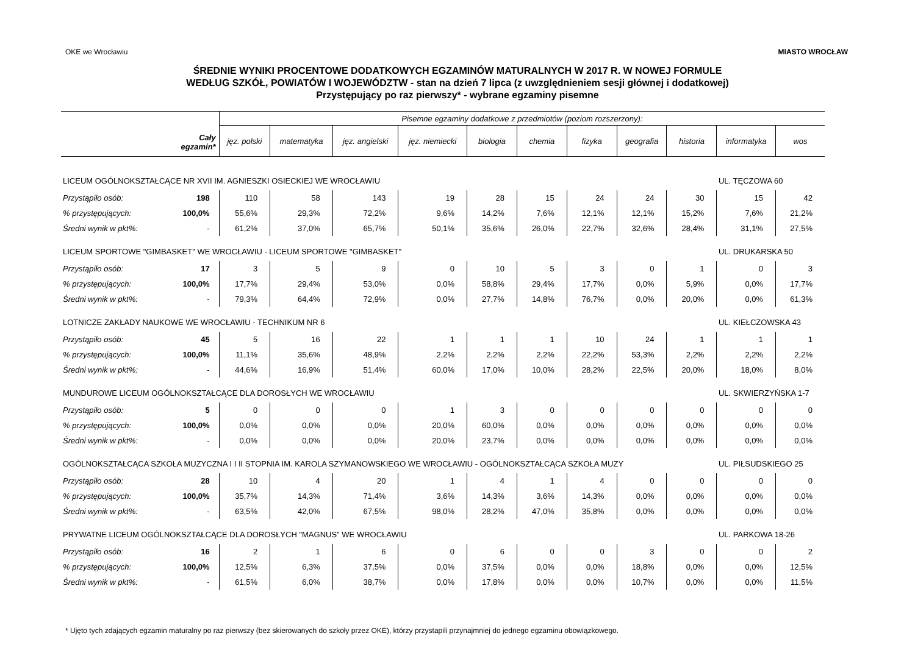OKE we Wrocławiu MIASTO WROCŁAW
ŚREDNIE WYNIKI PROCENTOWE DODATKOWYCH EGZAMINÓW MATURALNYCH W 2017 R. W NOWEJ FORMULE
WEDŁUG SZKÓŁ, POWIATÓW I WOJEWÓDZTW - stan na dzień 7 lipca (z uwzględnieniem sesji głównej i dodatkowej)
Przystępujący po raz pierwszy* - wybrane egzaminy pisemne
| Cały egzamin* | | Pisemne egzaminy dodatkowe z przedmiotów (poziom rozszerzony): | | | | | | | | | | |
| --- | --- | --- | --- | --- | --- | --- | --- | --- | --- | --- | --- | --- |
| | | jęz. polski | matematyka | jęz. angielski | jęz. niemiecki | biologia | chemia | fizyka | geografia | historia | informatyka | wos |
| LICEUM OGÓLNOKSZTAŁCĄCE NR XVII IM. AGNIESZKI OSIECKIEJ WE WROCŁAWIU | | | | | | | | | | | UL. TĘCZOWA 60 | |
| Przystąpiło osób: | 198 | 110 | 58 | 143 | 19 | 28 | 15 | 24 | 24 | 30 | 15 | 42 |
| % przystępujących: | 100,0% | 55,6% | 29,3% | 72,2% | 9,6% | 14,2% | 7,6% | 12,1% | 12,1% | 15,2% | 7,6% | 21,2% |
| Średni wynik w pkt%: | - | 61,2% | 37,0% | 65,7% | 50,1% | 35,6% | 26,0% | 22,7% | 32,6% | 28,4% | 31,1% | 27,5% |
| LICEUM SPORTOWE "GIMBASKET" WE WROCŁAWIU - LICEUM SPORTOWE "GIMBASKET" | | | | | | | | | | | UL. DRUKARSKA 50 | |
| Przystąpiło osób: | 17 | 3 | 5 | 9 | 0 | 10 | 5 | 3 | 0 | 1 | 0 | 3 |
| % przystępujących: | 100,0% | 17,7% | 29,4% | 53,0% | 0,0% | 58,8% | 29,4% | 17,7% | 0,0% | 5,9% | 0,0% | 17,7% |
| Średni wynik w pkt%: | - | 79,3% | 64,4% | 72,9% | 0,0% | 27,7% | 14,8% | 76,7% | 0,0% | 20,0% | 0,0% | 61,3% |
| LOTNICZE ZAKŁADY NAUKOWE WE WROCŁAWIU - TECHNIKUM NR 6 | | | | | | | | | | | UL. KIEŁCZOWSKA 43 | |
| Przystąpiło osób: | 45 | 5 | 16 | 22 | 1 | 1 | 1 | 10 | 24 | 1 | 1 | 1 |
| % przystępujących: | 100,0% | 11,1% | 35,6% | 48,9% | 2,2% | 2,2% | 2,2% | 22,2% | 53,3% | 2,2% | 2,2% | 2,2% |
| Średni wynik w pkt%: | - | 44,6% | 16,9% | 51,4% | 60,0% | 17,0% | 10,0% | 28,2% | 22,5% | 20,0% | 18,0% | 8,0% |
| MUNDUROWE LICEUM OGÓLNOKSZTAŁCĄCE DLA DOROSŁYCH WE WROCŁAWIU | | | | | | | | | | | UL. SKWIERZYŃSKA 1-7 | |
| Przystąpiło osób: | 5 | 0 | 0 | 0 | 1 | 3 | 0 | 0 | 0 | 0 | 0 | 0 |
| % przystępujących: | 100,0% | 0,0% | 0,0% | 0,0% | 20,0% | 60,0% | 0,0% | 0,0% | 0,0% | 0,0% | 0,0% | 0,0% |
| Średni wynik w pkt%: | - | 0,0% | 0,0% | 0,0% | 20,0% | 23,7% | 0,0% | 0,0% | 0,0% | 0,0% | 0,0% | 0,0% |
| OGÓLNOKSZTAŁCĄCA SZKOŁA MUZYCZNA I I II STOPNIA IM. KAROLA SZYMANOWSKIEGO WE WROCŁAWIU - OGÓLNOKSZTAŁCĄCA SZKOŁA MUZY | | | | | | | | | | | UL. PIŁSUDSKIEGO 25 | |
| Przystąpiło osób: | 28 | 10 | 4 | 20 | 1 | 4 | 1 | 4 | 0 | 0 | 0 | 0 |
| % przystępujących: | 100,0% | 35,7% | 14,3% | 71,4% | 3,6% | 14,3% | 3,6% | 14,3% | 0,0% | 0,0% | 0,0% | 0,0% |
| Średni wynik w pkt%: | - | 63,5% | 42,0% | 67,5% | 98,0% | 28,2% | 47,0% | 35,8% | 0,0% | 0,0% | 0,0% | 0,0% |
| PRYWATNE LICEUM OGÓLNOKSZTAŁCĄCE DLA DOROSŁYCH "MAGNUS" WE WROCŁAWIU | | | | | | | | | | | UL. PARKOWA 18-26 | |
| Przystąpiło osób: | 16 | 2 | 1 | 6 | 0 | 6 | 0 | 0 | 3 | 0 | 0 | 2 |
| % przystępujących: | 100,0% | 12,5% | 6,3% | 37,5% | 0,0% | 37,5% | 0,0% | 0,0% | 18,8% | 0,0% | 0,0% | 12,5% |
| Średni wynik w pkt%: | - | 61,5% | 6,0% | 38,7% | 0,0% | 17,8% | 0,0% | 0,0% | 10,7% | 0,0% | 0,0% | 11,5% |
* Ujęto tych zdających egzamin maturalny po raz pierwszy (bez skierowanych do szkoły przez OKE), którzy przystapili przynajmniej do jednego egzaminu obowiązkowego.